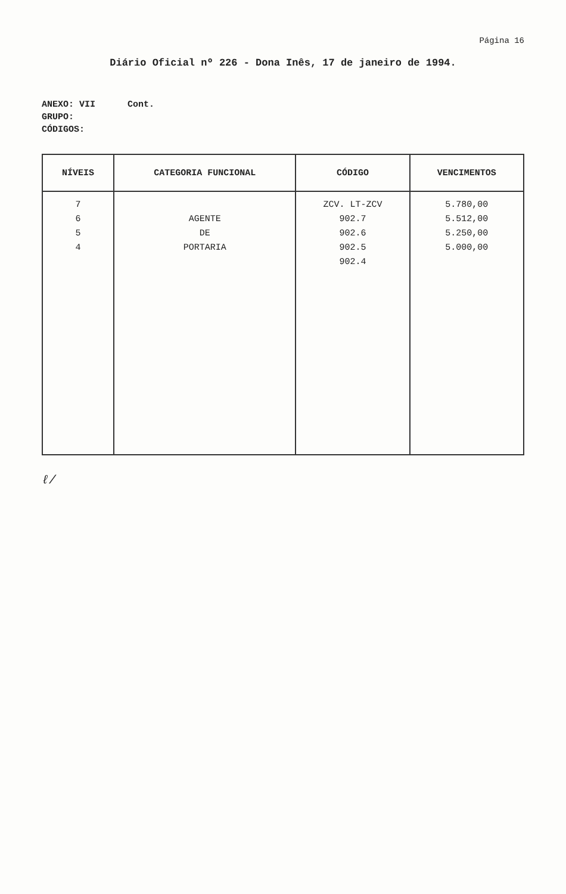Página 16
Diário Oficial nº 226 - Dona Inês, 17 de janeiro de 1994.
ANEXO: VII Cont.
GRUPO:
CÓDIGOS:
| NÍVEIS | CATEGORIA FUNCIONAL | CÓDIGO | VENCIMENTOS |
| --- | --- | --- | --- |
| 7 6 5 4 | AGENTE DE PORTARIA | ZCV. LT-ZCV 902.7 902.6 902.5 902.4 | 5.780,00 5.512,00 5.250,00 5.000,00 |
ℓ/